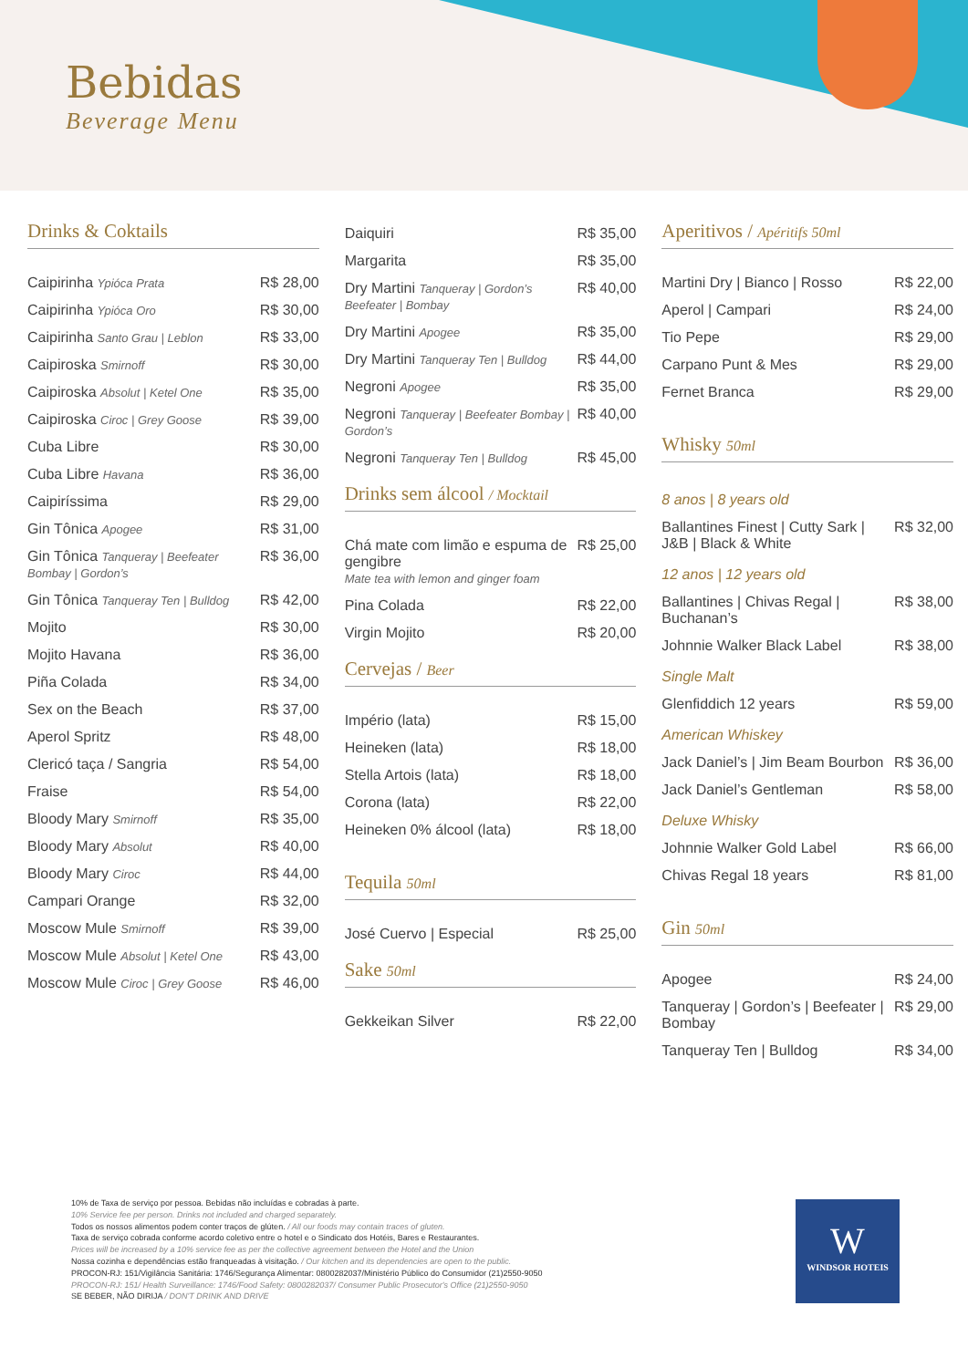Bebidas
Beverage Menu
Drinks & Coktails
| Caipirinha Ypióca Prata | R$ 28,00 |
| Caipirinha Ypióca Oro | R$ 30,00 |
| Caipirinha Santo Grau / Leblon | R$ 33,00 |
| Caipiroska Smirnoff | R$ 30,00 |
| Caipiroska Absolut / Ketel One | R$ 35,00 |
| Caipiroska Ciroc / Grey Goose | R$ 39,00 |
| Cuba Libre | R$ 30,00 |
| Cuba Libre Havana | R$ 36,00 |
| Caipiríssima | R$ 29,00 |
| Gin Tônica Apogee | R$ 31,00 |
| Gin Tônica Tanqueray / Beefeater Bombay / Gordon’s | R$ 36,00 |
| Gin Tônica Tanqueray Ten / Bulldog | R$ 42,00 |
| Mojito | R$ 30,00 |
| Mojito Havana | R$ 36,00 |
| Piña Colada | R$ 34,00 |
| Sex on the Beach | R$ 37,00 |
| Aperol Spritz | R$ 48,00 |
| Clericó taça / Sangria | R$ 54,00 |
| Fraise | R$ 54,00 |
| Bloody Mary Smirnoff | R$ 35,00 |
| Bloody Mary Absolut | R$ 40,00 |
| Bloody Mary Ciroc | R$ 44,00 |
| Campari Orange | R$ 32,00 |
| Moscow Mule Smirnoff | R$ 39,00 |
| Moscow Mule Absolut / Ketel One | R$ 43,00 |
| Moscow Mule Ciroc / Grey Goose | R$ 46,00 |
| Daiquiri | R$ 35,00 |
| Margarita | R$ 35,00 |
| Dry Martini Tanqueray / Gordon’s Beefeater / Bombay | R$ 40,00 |
| Dry Martini Apogee | R$ 35,00 |
| Dry Martini Tanqueray Ten / Bulldog | R$ 44,00 |
| Negroni Apogee | R$ 35,00 |
| Negroni Tanqueray / Beefeater Bombay / Gordon’s | R$ 40,00 |
| Negroni Tanqueray Ten / Bulldog | R$ 45,00 |
Drinks sem álcool / Mocktail
| Chá mate com limão e espuma de gengibre Mate tea with lemon and ginger foam | R$ 25,00 |
| Pina Colada | R$ 22,00 |
| Virgin Mojito | R$ 20,00 |
Cervejas / Beer
| Império (lata) | R$ 15,00 |
| Heineken (lata) | R$ 18,00 |
| Stella Artois (lata) | R$ 18,00 |
| Corona (lata) | R$ 22,00 |
| Heineken 0% álcool (lata) | R$ 18,00 |
Tequila 50ml
| José Cuervo / Especial | R$ 25,00 |
Sake 50ml
| Gekkeikan Silver | R$ 22,00 |
Aperitivos / Apéritifs 50ml
| Martini Dry / Bianco / Rosso | R$ 22,00 |
| Aperol / Campari | R$ 24,00 |
| Tio Pepe | R$ 29,00 |
| Carpano Punt & Mes | R$ 29,00 |
| Fernet Branca | R$ 29,00 |
Whisky 50ml
| 8 anos / 8 years old | |
| Ballantines Finest / Cutty Sark / J&B / Black & White | R$ 32,00 |
| 12 anos / 12 years old | |
| Ballantines / Chivas Regal / Buchanan’s | R$ 38,00 |
| Johnnie Walker Black Label | R$ 38,00 |
| Single Malt | |
| Glenfiddich 12 years | R$ 59,00 |
| American Whiskey | |
| Jack Daniel’s / Jim Beam Bourbon | R$ 36,00 |
| Jack Daniel’s Gentleman | R$ 58,00 |
| Deluxe Whisky | |
| Johnnie Walker Gold Label | R$ 66,00 |
| Chivas Regal 18 years | R$ 81,00 |
Gin 50ml
| Apogee | R$ 24,00 |
| Tanqueray / Gordon’s / Beefeater / Bombay | R$ 29,00 |
| Tanqueray Ten / Bulldog | R$ 34,00 |
10% de Taxa de serviço por pessoa. Bebidas não incluídas e cobradas à parte.
10% Service fee per person. Drinks not included and charged separately.
Todos os nossos alimentos podem conter traços de glúten. / All our foods may contain traces of gluten.
Taxa de serviço cobrada conforme acordo coletivo entre o hotel e o Sindicato dos Hotéis, Bares e Restaurantes.
Prices will be increased by a 10% service fee as per the collective agreement between the Hotel and the Union
Nossa cozinha e dependências estão franqueadas à visitação. / Our kitchen and its dependencies are open to the public.
PROCON-RJ: 151/Vigilância Sanitária: 1746/Segurança Alimentar: 0800282037/Ministério Público do Consumidor (21)2550-9050
PROCON-RJ: 151/ Health Surveillance: 1746/Food Safety: 0800282037/ Consumer Public Prosecutor's Office (21)2550-9050
SE BEBER, NÃO DIRIJA / DON'T DRINK AND DRIVE
W
WINDSOR HOTEIS